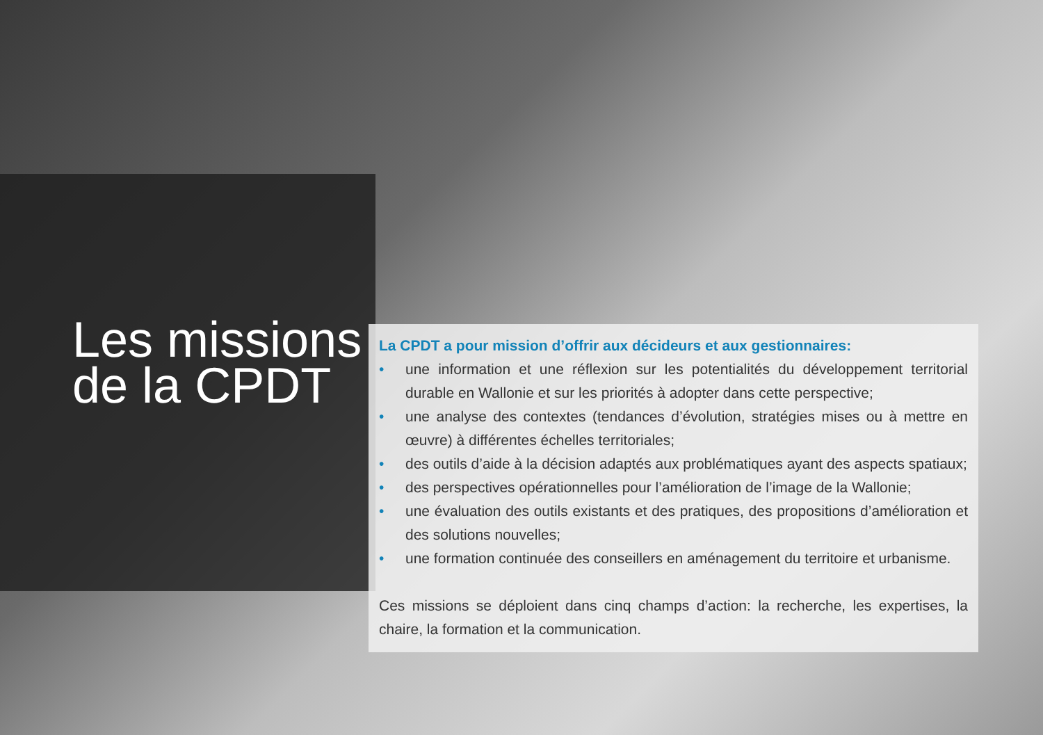Les missions
de la CPDT
La CPDT a pour mission d’offrir aux décideurs et aux gestionnaires:
• une information et une réflexion sur les potentialités du développement territorial durable en Wallonie et sur les priorités à adopter dans cette perspective;
• une analyse des contextes (tendances d’évolution, stratégies mises ou à mettre en œuvre) à différentes échelles territoriales;
• des outils d’aide à la décision adaptés aux problématiques ayant des aspects spatiaux;
• des perspectives opérationnelles pour l’amélioration de l’image de la Wallonie;
• une évaluation des outils existants et des pratiques, des propositions d’amélioration et des solutions nouvelles;
• une formation continuée des conseillers en aménagement du territoire et urbanisme.
Ces missions se déploient dans cinq champs d’action: la recherche, les expertises, la chaire, la formation et la communication.